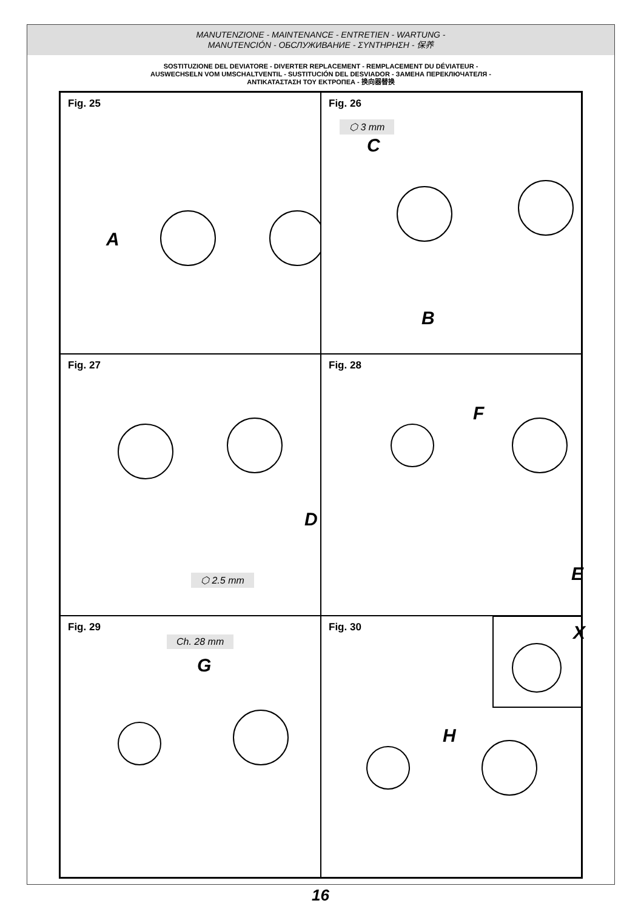MANUTENZIONE - MAINTENANCE - ENTRETIEN - WARTUNG -
MANUTENCIÓN - ОБСЛУЖИВАНИЕ - ΣΥΝΤΗΡΗΣΗ - 保养
SOSTITUZIONE DEL DEVIATORE - DIVERTER REPLACEMENT - REMPLACEMENT DU DÉVIATEUR -
AUSWECHSELN VOM UMSCHALTVENTIL - SUSTITUCIÓN DEL DESVIADOR - ЗАМЕНА ПЕРЕКЛЮЧАТЕЛЯ -
ΑΝΤΙΚΑΤΑΣΤΑΣΗ ΤΟΥ ΕΚΤΡΟΠΕΑ - 换向器替换
Fig. 25
A
Fig. 26
⬡ 3 mm
C
B
Fig. 27
D
⬡ 2.5 mm
Fig. 28
F
E
Fig. 29
Ch. 28 mm
G
Fig. 30
X
H
16